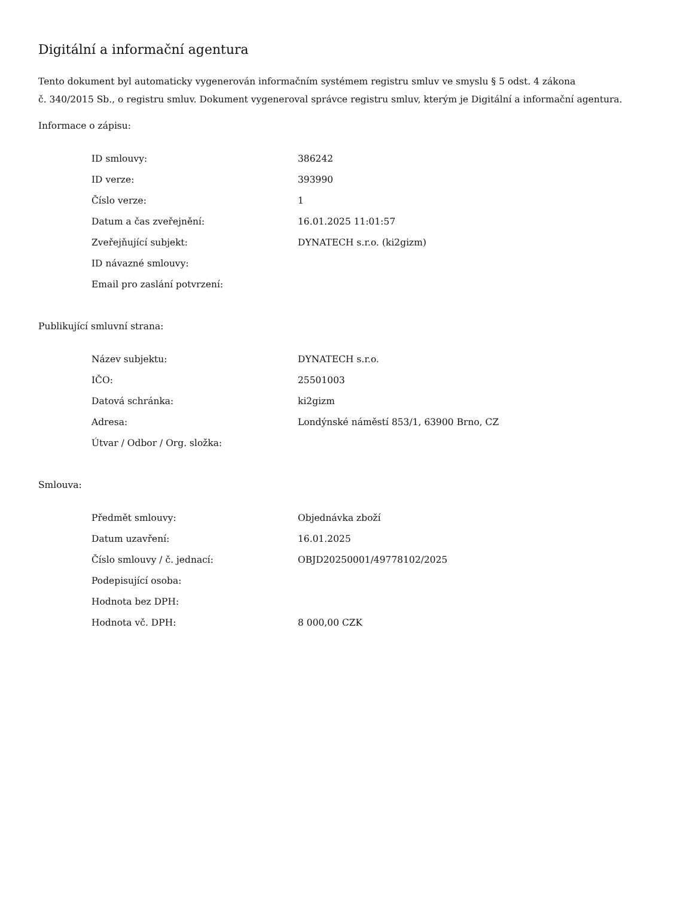Digitální a informační agentura
Tento dokument byl automaticky vygenerován informačním systémem registru smluv ve smyslu § 5 odst. 4 zákona
č. 340/2015 Sb., o registru smluv. Dokument vygeneroval správce registru smluv, kterým je Digitální a informační agentura.
Informace o zápisu:
| ID smlouvy: | 386242 |
| ID verze: | 393990 |
| Číslo verze: | 1 |
| Datum a čas zveřejnění: | 16.01.2025 11:01:57 |
| Zveřejňující subjekt: | DYNATECH s.r.o. (ki2gizm) |
| ID návazné smlouvy: | |
| Email pro zaslání potvrzení: | |
Publikující smluvní strana:
| Název subjektu: | DYNATECH s.r.o. |
| IČO: | 25501003 |
| Datová schránka: | ki2gizm |
| Adresa: | Londýnské náměstí 853/1, 63900 Brno, CZ |
| Útvar / Odbor / Org. složka: | |
Smlouva:
| Předmět smlouvy: | Objednávka zboží |
| Datum uzavření: | 16.01.2025 |
| Číslo smlouvy / č. jednací: | OBJD20250001/49778102/2025 |
| Podepisující osoba: | |
| Hodnota bez DPH: | |
| Hodnota vč. DPH: | 8 000,00 CZK |